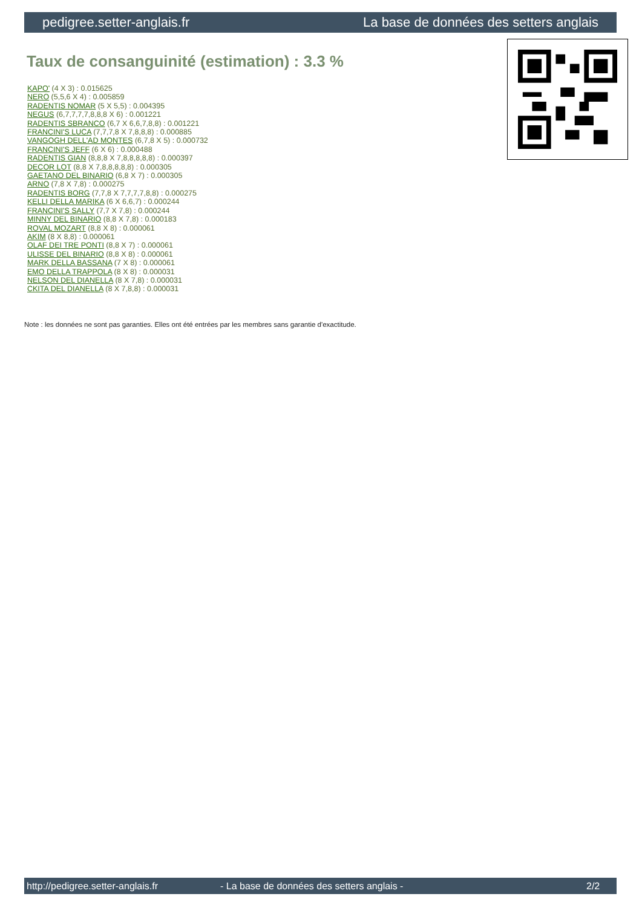pedigree.setter-anglais.fr La base de données des setters anglais
Taux de consanguinité (estimation) : 3.3 %
KAPO' (4 X 3) : 0.015625
NERO (5,5,6 X 4) : 0.005859
RADENTIS NOMAR (5 X 5,5) : 0.004395
NEGUS (6,7,7,7,7,8,8,8 X 6) : 0.001221
RADENTIS SBRANCO (6,7 X 6,6,7,8,8) : 0.001221
FRANCINI'S LUCA (7,7,7,8 X 7,8,8,8) : 0.000885
VANGOGH DELL'AD MONTES (6,7,8 X 5) : 0.000732
FRANCINI'S JEFF (6 X 6) : 0.000488
RADENTIS GIAN (8,8,8 X 7,8,8,8,8,8) : 0.000397
DECOR LOT (8,8 X 7,8,8,8,8,8) : 0.000305
GAETANO DEL BINARIO (6,8 X 7) : 0.000305
ARNO (7,8 X 7,8) : 0.000275
RADENTIS BORG (7,7,8 X 7,7,7,7,8,8) : 0.000275
KELLI DELLA MARIKA (6 X 6,6,7) : 0.000244
FRANCINI'S SALLY (7,7 X 7,8) : 0.000244
MINNY DEL BINARIO (8,8 X 7,8) : 0.000183
ROVAL MOZART (8,8 X 8) : 0.000061
AKIM (8 X 8,8) : 0.000061
OLAF DEI TRE PONTI (8,8 X 7) : 0.000061
ULISSE DEL BINARIO (8,8 X 8) : 0.000061
MARK DELLA BASSANA (7 X 8) : 0.000061
EMO DELLA TRAPPOLA (8 X 8) : 0.000031
NELSON DEL DIANELLA (8 X 7,8) : 0.000031
CKITA DEL DIANELLA (8 X 7,8,8) : 0.000031
Note : les données ne sont pas garanties. Elles ont été entrées par les membres sans garantie d'exactitude.
http://pedigree.setter-anglais.fr - La base de données des setters anglais - 2/2